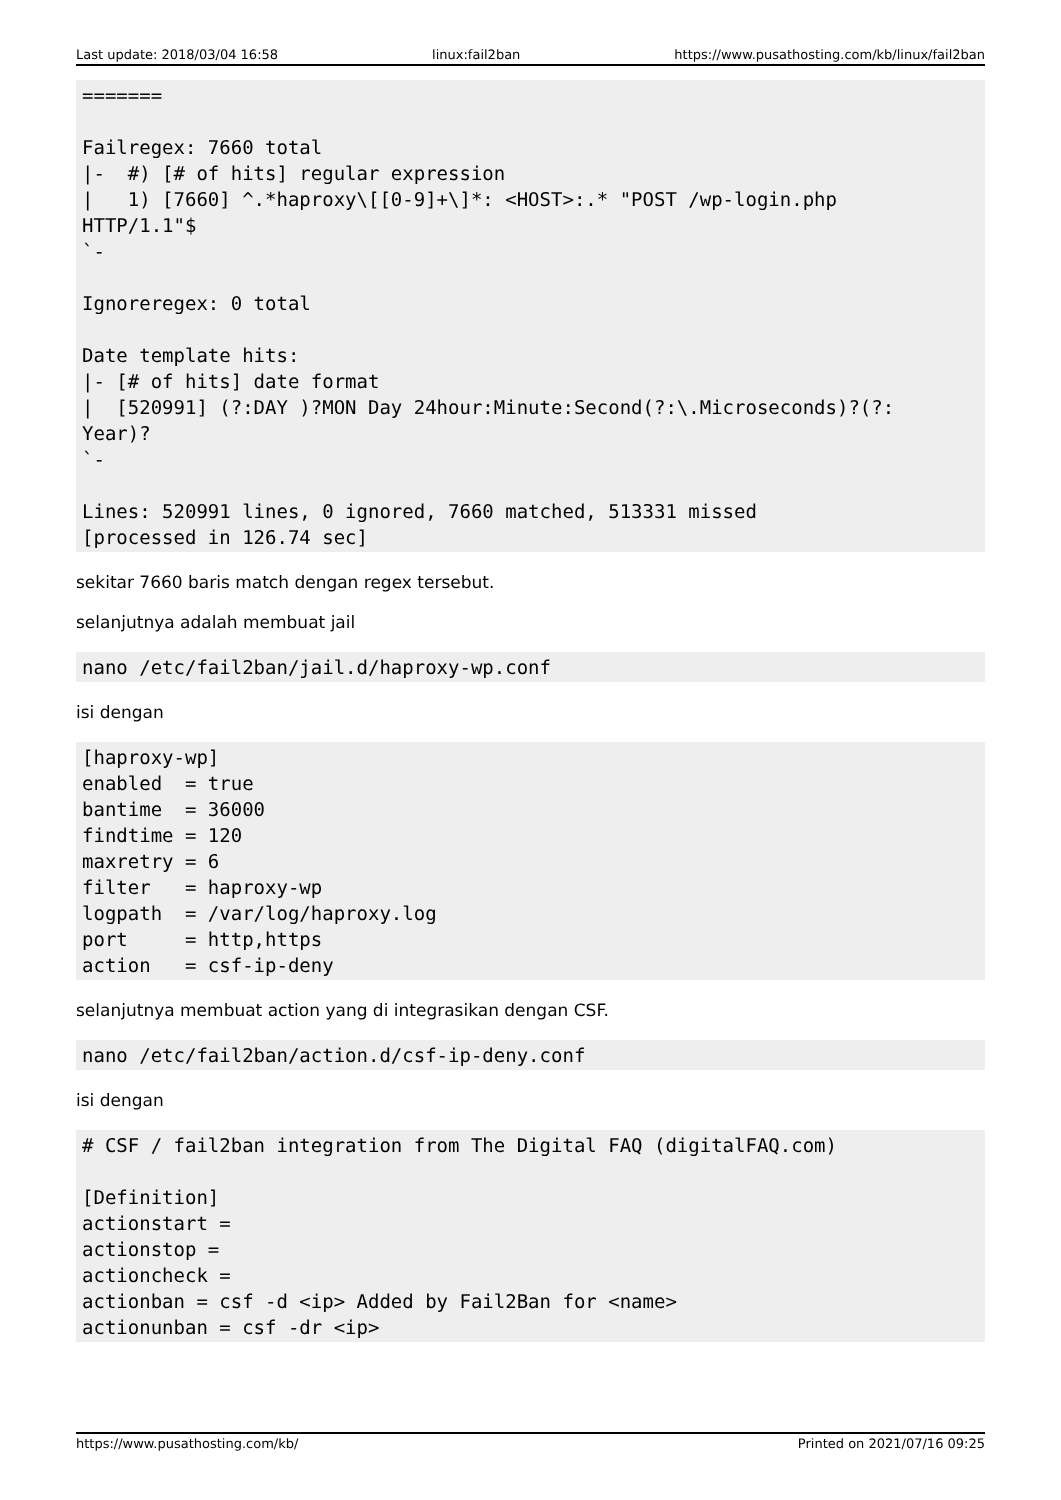Last update: 2018/03/04 16:58 linux:fail2ban https://www.pusathosting.com/kb/linux/fail2ban
=======

Failregex: 7660 total
|-  #) [# of hits] regular expression
|   1) [7660] ^.*haproxy\[[0-9]+\]*: <HOST>:.* "POST /wp-login.php
HTTP/1.1"$
`-

Ignoreregex: 0 total

Date template hits:
|- [# of hits] date format
|  [520991] (?:DAY )?MON Day 24hour:Minute:Second(?:\.Microseconds)?(?:
Year)?
`-

Lines: 520991 lines, 0 ignored, 7660 matched, 513331 missed
[processed in 126.74 sec]
sekitar 7660 baris match dengan regex tersebut.
selanjutnya adalah membuat jail
nano /etc/fail2ban/jail.d/haproxy-wp.conf
isi dengan
[haproxy-wp]
enabled  = true
bantime  = 36000
findtime = 120
maxretry = 6
filter   = haproxy-wp
logpath  = /var/log/haproxy.log
port     = http,https
action   = csf-ip-deny
selanjutnya membuat action yang di integrasikan dengan CSF.
nano /etc/fail2ban/action.d/csf-ip-deny.conf
isi dengan
# CSF / fail2ban integration from The Digital FAQ (digitalFAQ.com)

[Definition]
actionstart =
actionstop =
actioncheck =
actionban = csf -d <ip> Added by Fail2Ban for <name>
actionunban = csf -dr <ip>
https://www.pusathosting.com/kb/ Printed on 2021/07/16 09:25